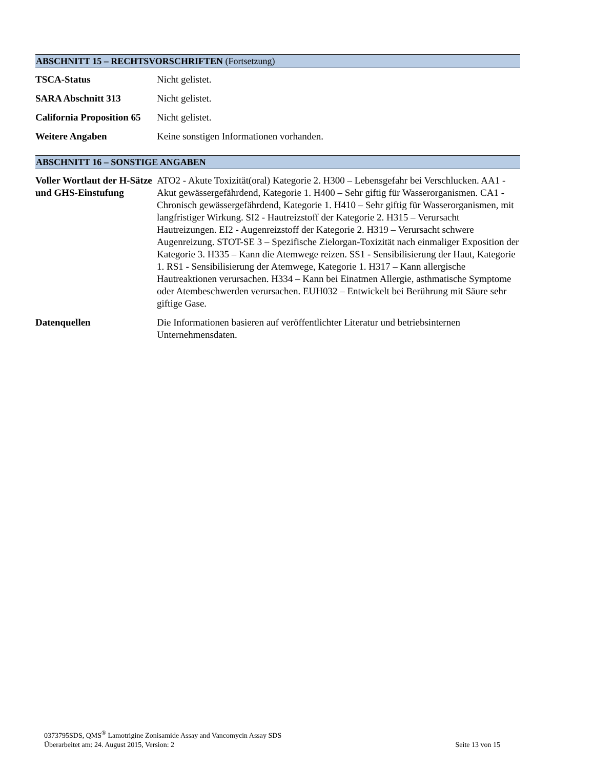ABSCHNITT 15 – RECHTSVORSCHRIFTEN (Fortsetzung)
TSCA-Status Nicht gelistet.
SARA Abschnitt 313 Nicht gelistet.
California Proposition 65
Nicht gelistet.
Weitere Angaben Keine sonstigen Informationen vorhanden.
ABSCHNITT 16 – SONSTIGE ANGABEN
Voller Wortlaut der H-Sätze und GHS-Einstufung
ATO2 - Akute Toxizität(oral) Kategorie 2. H300 – Lebensgefahr bei Verschlucken. AA1 - Akut gewässergefährdend, Kategorie 1. H400 – Sehr giftig für Wasserorganismen. CA1 - Chronisch gewässergefährdend, Kategorie 1. H410 – Sehr giftig für Wasserorganismen, mit langfristiger Wirkung. SI2 - Hautreizstoff der Kategorie 2. H315 – Verursacht Hautreizungen. EI2 - Augenreizstoff der Kategorie 2. H319 – Verursacht schwere Augenreizung. STOT-SE 3 – Spezifische Zielorgan-Toxizität nach einmaliger Exposition der Kategorie 3. H335 – Kann die Atemwege reizen. SS1 - Sensibilisierung der Haut, Kategorie 1. RS1 - Sensibilisierung der Atemwege, Kategorie 1. H317 – Kann allergische Hautreaktionen verursachen. H334 – Kann bei Einatmen Allergie, asthmatische Symptome oder Atembeschwerden verursachen. EUH032 – Entwickelt bei Berührung mit Säure sehr giftige Gase.
Datenquellen Die Informationen basieren auf veröffentlichter Literatur und betriebsinternen Unternehmensdaten.
0373795SDS, QMS<sup>®</sup> Lamotrigine Zonisamide Assay and Vancomycin Assay SDS
Überarbeitet am: 24. August 2015, Version: 2 Seite 13 von 15